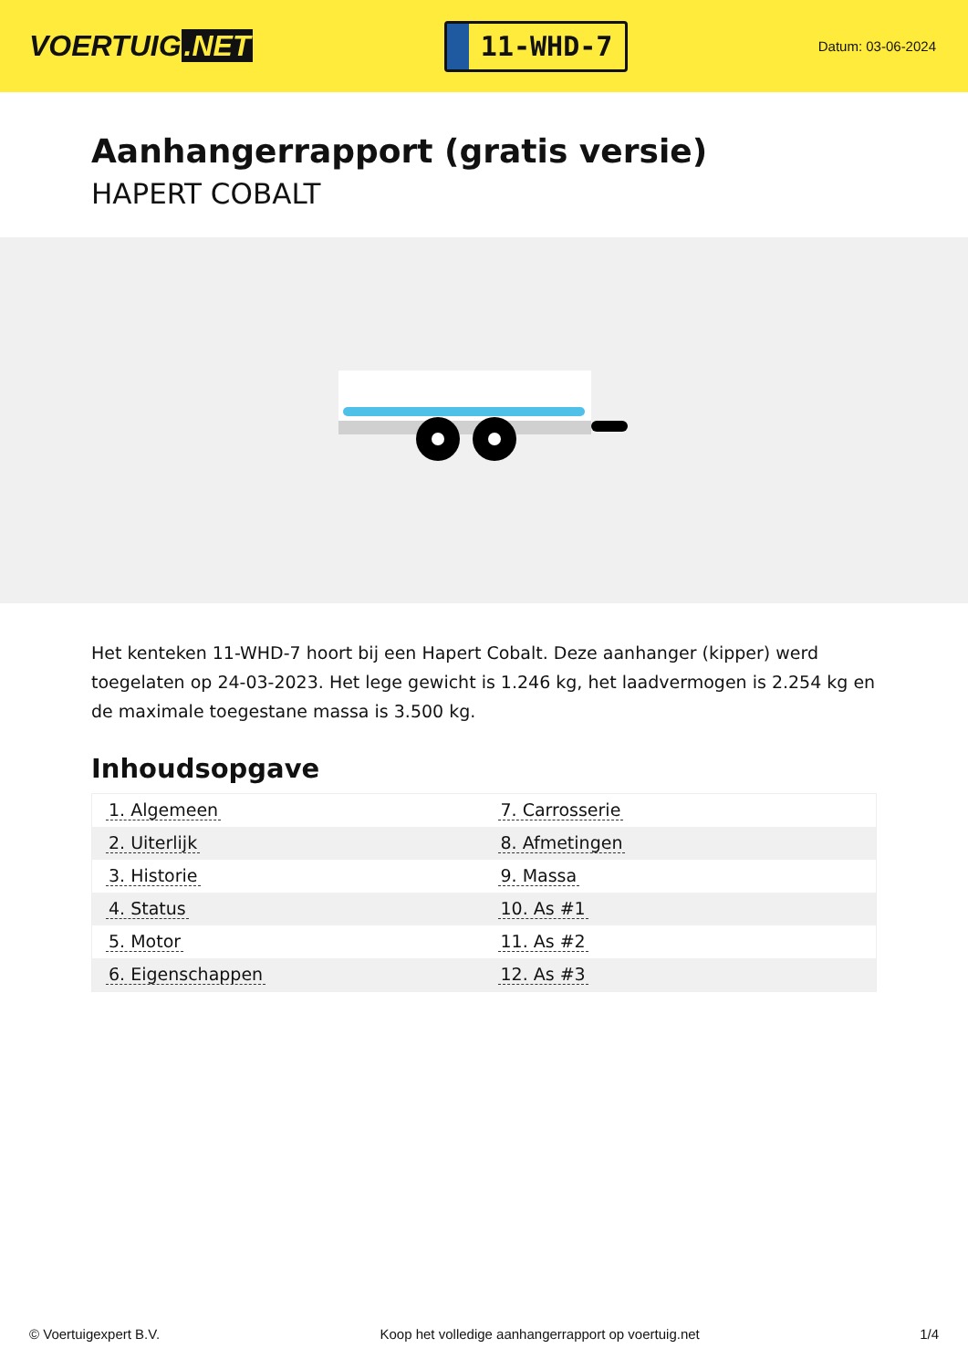VOERTUIG.NET
11-WHD-7
Datum: 03-06-2024
Aanhangerrapport (gratis versie)
HAPERT COBALT
Het kenteken 11-WHD-7 hoort bij een Hapert Cobalt. Deze aanhanger (kipper) werd toegelaten op 24-03-2023. Het lege gewicht is 1.246 kg, het laadvermogen is 2.254 kg en de maximale toegestane massa is 3.500 kg.
Inhoudsopgave
| 1. Algemeen | 7. Carrosserie |
| 2. Uiterlijk | 8. Afmetingen |
| 3. Historie | 9. Massa |
| 4. Status | 10. As #1 |
| 5. Motor | 11. As #2 |
| 6. Eigenschappen | 12. As #3 |
© Voertuigexpert B.V. Koop het volledige aanhangerrapport op voertuig.net 1/4